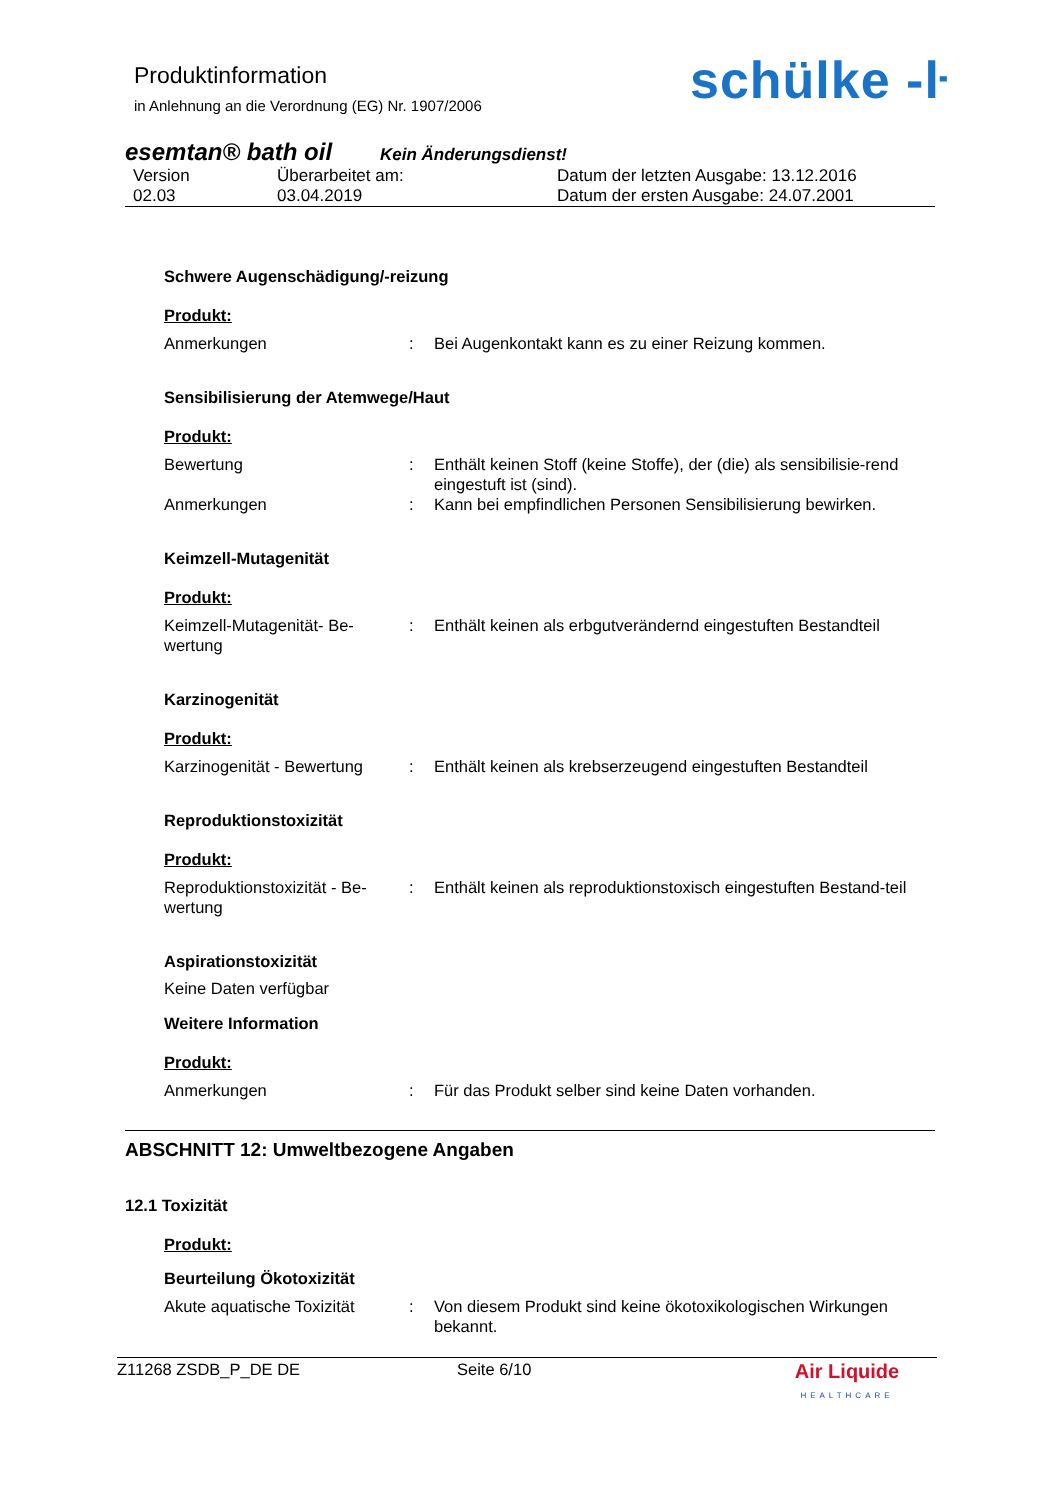Produktinformation
in Anlehnung an die Verordnung (EG) Nr. 1907/2006
schülke -ŀ
esemtan® bath oil Kein Änderungsdienst!
Version
02.03
Überarbeitet am:
03.04.2019
Datum der letzten Ausgabe: 13.12.2016
Datum der ersten Ausgabe: 24.07.2001
Schwere Augenschädigung/-reizung
Produkt:
Anmerkungen
:
Bei Augenkontakt kann es zu einer Reizung kommen.
Sensibilisierung der Atemwege/Haut
Produkt:
Bewertung
:
Enthält keinen Stoff (keine Stoffe), der (die) als sensibilisie-rend eingestuft ist (sind).
Anmerkungen
:
Kann bei empfindlichen Personen Sensibilisierung bewirken.
Keimzell-Mutagenität
Produkt:
Keimzell-Mutagenität- Be-wertung
:
Enthält keinen als erbgutverändernd eingestuften Bestandteil
Karzinogenität
Produkt:
Karzinogenität - Bewertung
:
Enthält keinen als krebserzeugend eingestuften Bestandteil
Reproduktionstoxizität
Produkt:
Reproduktionstoxizität - Be-wertung
:
Enthält keinen als reproduktionstoxisch eingestuften Bestand-teil
Aspirationstoxizität
Keine Daten verfügbar
Weitere Information
Produkt:
Anmerkungen
:
Für das Produkt selber sind keine Daten vorhanden.
ABSCHNITT 12: Umweltbezogene Angaben
12.1 Toxizität
Produkt:
Beurteilung Ökotoxizität
Akute aquatische Toxizität
:
Von diesem Produkt sind keine ökotoxikologischen Wirkungen bekannt.
Z11268 ZSDB_P_DE DE
Seite 6/10
Air Liquide
HEALTHCARE